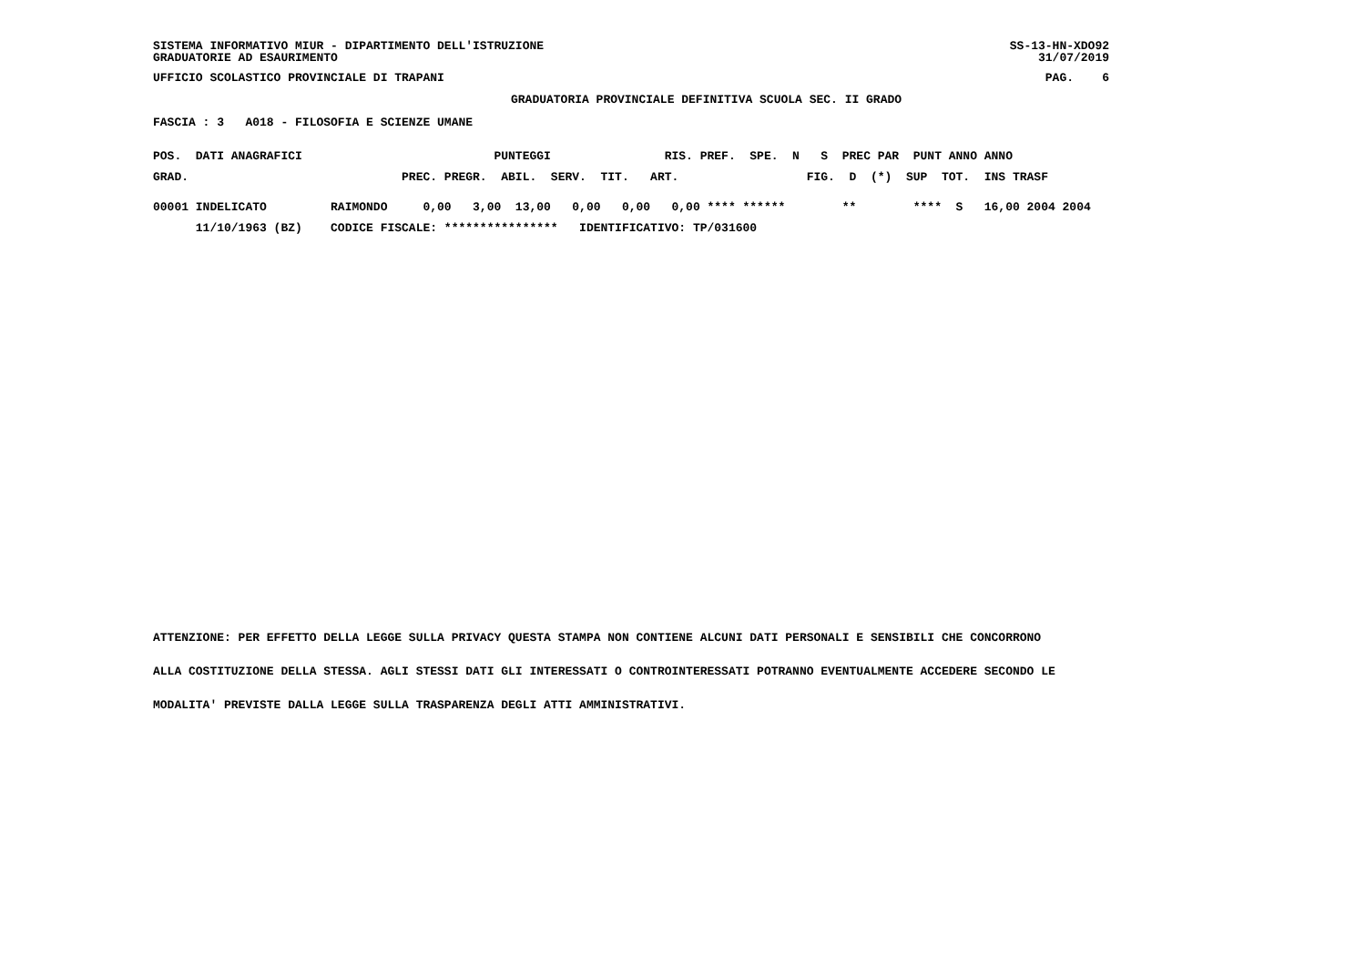SISTEMA INFORMATIVO MIUR - DIPARTIMENTO DELL'ISTRUZIONE
GRADUATORIE AD ESAURIMENTO
SS-13-HN-XDO92
31/07/2019
UFFICIO SCOLASTICO PROVINCIALE DI TRAPANI
PAG.    6
GRADUATORIA PROVINCIALE DEFINITIVA SCUOLA SEC. II GRADO
FASCIA : 3   A018 - FILOSOFIA E SCIENZE UMANE
POS.  DATI ANAGRAFICI                           PUNTEGGI                RIS. PREF.  SPE.  N   S  PREC PAR  PUNT ANNO ANNO
GRAD.                              PREC. PREGR.  ABIL.  SERV.  TIT.   ART.                  FIG.  D  (*)  SUP  TOT.  INS TRASF
00001 INDELICATO         RAIMONDO     0,00   3,00  13,00   0,00   0,00   0,00 **** ******        **        ****  S   16,00 2004 2004
      11/10/1963 (BZ)    CODICE FISCALE: ****************   IDENTIFICATIVO: TP/031600
ATTENZIONE: PER EFFETTO DELLA LEGGE SULLA PRIVACY QUESTA STAMPA NON CONTIENE ALCUNI DATI PERSONALI E SENSIBILI CHE CONCORRONO
ALLA COSTITUZIONE DELLA STESSA. AGLI STESSI DATI GLI INTERESSATI O CONTROINTERESSATI POTRANNO EVENTUALMENTE ACCEDERE SECONDO LE
MODALITA' PREVISTE DALLA LEGGE SULLA TRASPARENZA DEGLI ATTI AMMINISTRATIVI.